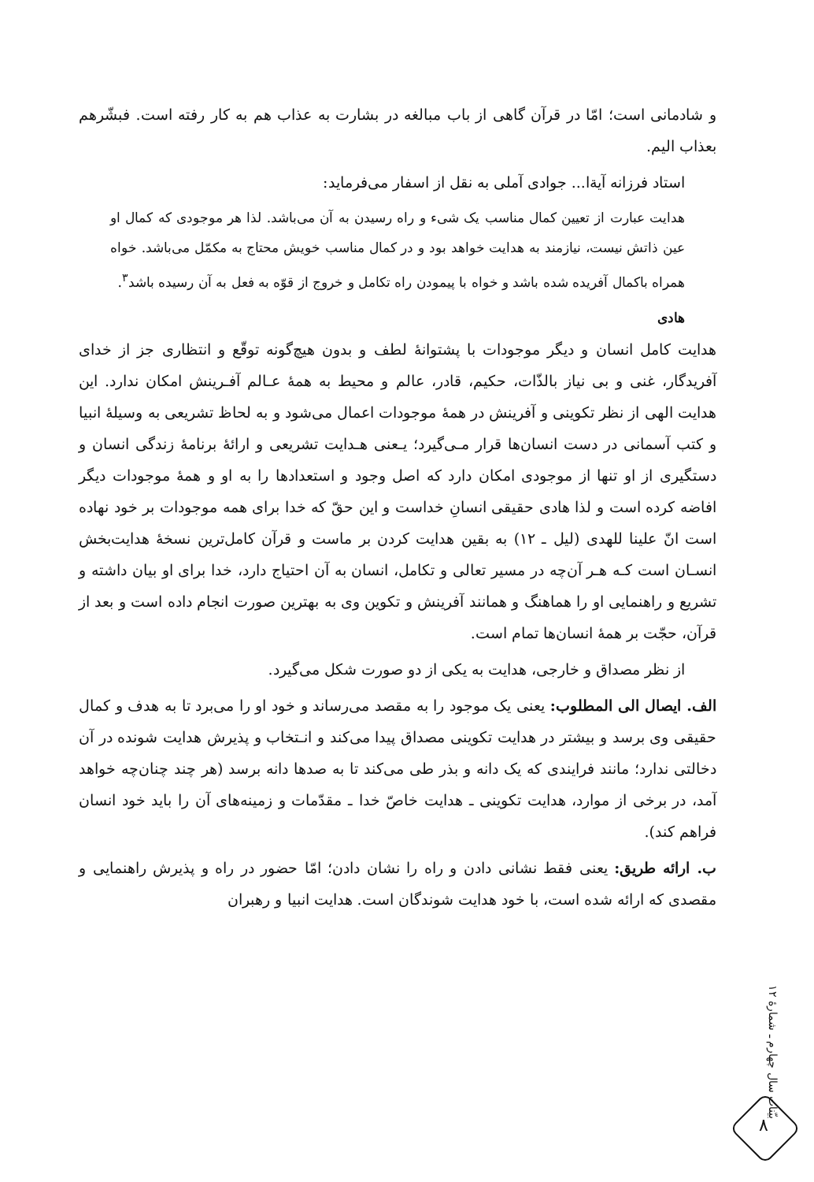و شادمانی است؛ امّا در قرآن گاهی از باب مبالغه در بشارت به عذاب هم به کار رفته است. فبشّرهم بعذاب الیم.
استاد فرزانه آیةا... جوادی آملی به نقل از اسفار می‌فرماید:
هدایت عبارت از تعیین کمال مناسب یک شیء و راه رسیدن به آن می‌باشد. لذا هر موجودی که کمال او عین ذاتش نیست، نیازمند به هدایت خواهد بود و در کمال مناسب خویش محتاج به مکمّل می‌باشد. خواه همراه باکمال آفریده شده باشد و خواه با پیمودن راه تکامل و خروج از قوّه به فعل به آن رسیده باشد<sup>۳</sup>.
هادی
هدایت کامل انسان و دیگر موجودات با پشتوانهٔ لطف و بدون هیچ‌گونه توقّع و انتظاری جز از خدای آفریدگار، غنی و بی نیاز بالذّات، حکیم، قادر، عالم و محیط به همهٔ عـالم آفـرینش امکان ندارد. این هدایت الهی از نظر تکوینی و آفرینش در همهٔ موجودات اعمال می‌شود و به لحاظ تشریعی به وسیلهٔ انبیا و کتب آسمانی در دست انسان‌ها قرار مـی‌گیرد؛ یـعنی هـدایت تشریعی و ارائهٔ برنامهٔ زندگی انسان و دستگیری از او تنها از موجودی امکان دارد که اصل وجود و استعدادها را به او و همهٔ موجودات دیگر افاضه کرده است و لذا هادی حقیقی انسانِ خداست و این حقّ که خدا برای همه موجودات بر خود نهاده است انّ علینا للهدی (لیل ـ ۱۲) به بقین هدایت کردن بر ماست و قرآن کامل‌ترین نسخهٔ هدایت‌بخش انسـان است کـه هـر آن‌چه در مسیر تعالی و تکامل، انسان به آن احتیاج دارد، خدا برای او بیان داشته و تشریع و راهنمایی او را هماهنگ و همانند آفرینش و تکوین وی به بهترین صورت انجام داده است و بعد از قرآن، حجّت بر همهٔ انسان‌ها تمام است.
از نظر مصداق و خارجی، هدایت به یکی از دو صورت شکل می‌گیرد.
الف. ایصال الی المطلوب: یعنی یک موجود را به مقصد می‌رساند و خود او را می‌برد تا به هدف و کمال حقیقی وی برسد و بیشتر در هدایت تکوینی مصداق پیدا می‌کند و انـتخاب و پذیرش هدایت شونده در آن دخالتی ندارد؛ مانند فرایندی که یک دانه و بذر طی می‌کند تا به صدها دانه برسد (هر چند چنان‌چه خواهد آمد، در برخی از موارد، هدایت تکوینی ـ هدایت خاصّ خدا ـ مقدّمات و زمینه‌های آن را باید خود انسان فراهم کند).
ب. ارائه طریق: یعنی فقط نشانی دادن و راه را نشان دادن؛ امّا حضور در راه و پذیرش راهنمایی و مقصدی که ارائه شده است، با خود هدایت شوندگان است. هدایت انبیا و رهبران
بیّنات سال چهارم ـ شمارهٔ ۱۲
۸